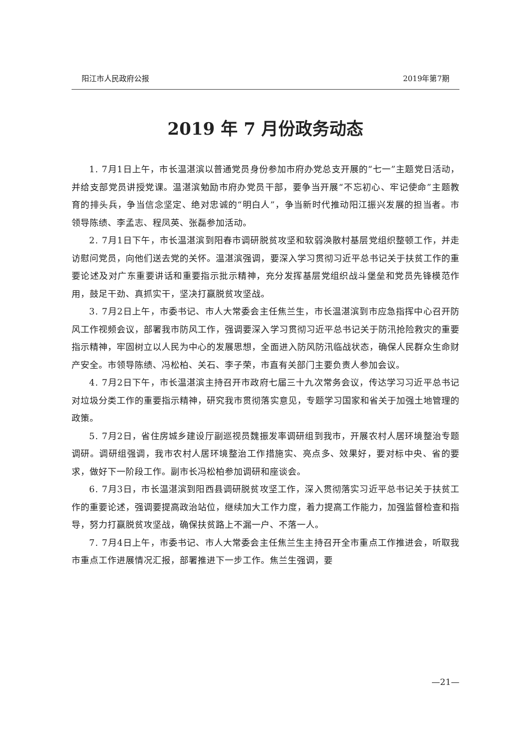阳江市人民政府公报 2019年第7期
2019 年 7 月份政务动态
1. 7月1日上午，市长温湛滨以普通党员身份参加市府办党总支开展的“七一”主题党日活动，并给支部党员讲授党课。温湛滨勉励市府办党员干部，要争当开展“不忘初心、牢记使命”主题教育的排头兵，争当信念坚定、绝对忠诚的“明白人”，争当新时代推动阳江振兴发展的担当者。市领导陈绩、李孟志、程凤英、张磊参加活动。
2. 7月1日下午，市长温湛滨到阳春市调研脱贫攻坚和软弱涣散村基层党组织整顿工作，并走访慰问党员，向他们送去党的关怀。温湛滨强调，要深入学习贯彻习近平总书记关于扶贫工作的重要论述及对广东重要讲话和重要指示批示精神，充分发挥基层党组织战斗堡垒和党员先锋模范作用，鼓足干劲、真抓实干，坚决打赢脱贫攻坚战。
3. 7月2日上午，市委书记、市人大常委会主任焦兰生，市长温湛滨到市应急指挥中心召开防风工作视频会议，部署我市防风工作，强调要深入学习贯彻习近平总书记关于防汛抢险救灾的重要指示精神，牢固树立以人民为中心的发展思想，全面进入防风防汛临战状态，确保人民群众生命财产安全。市领导陈绩、冯松柏、关石、李子荣，市直有关部门主要负责人参加会议。
4. 7月2日下午，市长温湛滨主持召开市政府七届三十九次常务会议，传达学习习近平总书记对垃圾分类工作的重要指示精神，研究我市贯彻落实意见，专题学习国家和省关于加强土地管理的政策。
5. 7月2日，省住房城乡建设厅副巡视员魏振发率调研组到我市，开展农村人居环境整治专题调研。调研组强调，我市农村人居环境整治工作措施实、亮点多、效果好，要对标中央、省的要求，做好下一阶段工作。副市长冯松柏参加调研和座谈会。
6. 7月3日，市长温湛滨到阳西县调研脱贫攻坚工作，深入贯彻落实习近平总书记关于扶贫工作的重要论述，强调要提高政治站位，继续加大工作力度，着力提高工作能力，加强监督检查和指导，努力打赢脱贫攻坚战，确保扶贫路上不漏一户、不落一人。
7. 7月4日上午，市委书记、市人大常委会主任焦兰生主持召开全市重点工作推进会，听取我市重点工作进展情况汇报，部署推进下一步工作。焦兰生强调，要
—21—